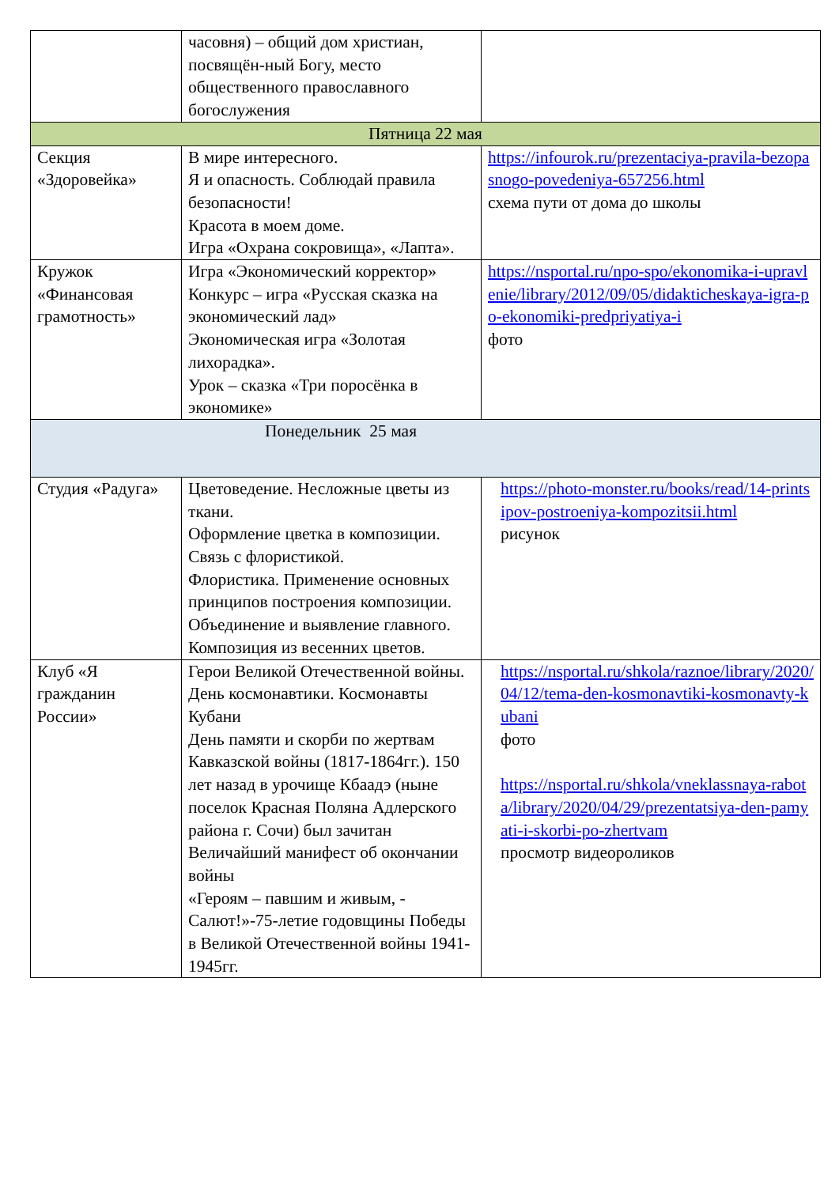| | часовня) – общий дом христиан, посвящён-ный Богу, место общественного православного богослужения | |
| Пятница 22 мая | | |
| Секция «Здоровейка» | В мире интересного. Я и опасность. Соблюдай правила безопасности! Красота в моем доме. Игра «Охрана сокровища», «Лапта». | https://infourok.ru/prezentaciya-pravila-bezopasnogo-povedeniya-657256.html схема пути от дома до школы |
| Кружок «Финансовая грамотность» | Игра «Экономический корректор» Конкурс – игра «Русская сказка на экономический лад» Экономическая игра «Золотая лихорадка». Урок – сказка «Три поросёнка в экономике» | https://nsportal.ru/npo-spo/ekonomika-i-upravlenie/library/2012/09/05/didakticheskaya-igra-po-ekonomiki-predpriyatiya-i фото |
| Понедельник 25 мая | | |
| Студия «Радуга» | Цветоведение. Несложные цветы из ткани. Оформление цветка в композиции. Связь с флористикой. Флористика. Применение основных принципов построения композиции. Объединение и выявление главного. Композиция из весенних цветов. | https://photo-monster.ru/books/read/14-printsipov-postroeniya-kompozitsii.html рисунок |
| Клуб «Я гражданин России» | Герои Великой Отечественной войны. День космонавтики. Космонавты Кубани День памяти и скорби по жертвам Кавказской войны (1817-1864гг.). 150 лет назад в урочище Кбаадэ (ныне поселок Красная Поляна Адлерского района г. Сочи) был зачитан Величайший манифест об окончании войны «Героям – павшим и живым, - Салют!»-75-летие годовщины Победы в Великой Отечественной войны 1941-1945гг. | https://nsportal.ru/shkola/raznoe/library/2020/04/12/tema-den-kosmonavtiki-kosmonavty-kubani фото https://nsportal.ru/shkola/vneklassnaya-rabota/library/2020/04/29/prezentatsiya-den-pamyati-i-skorbi-po-zhertvam просмотр видеороликов |